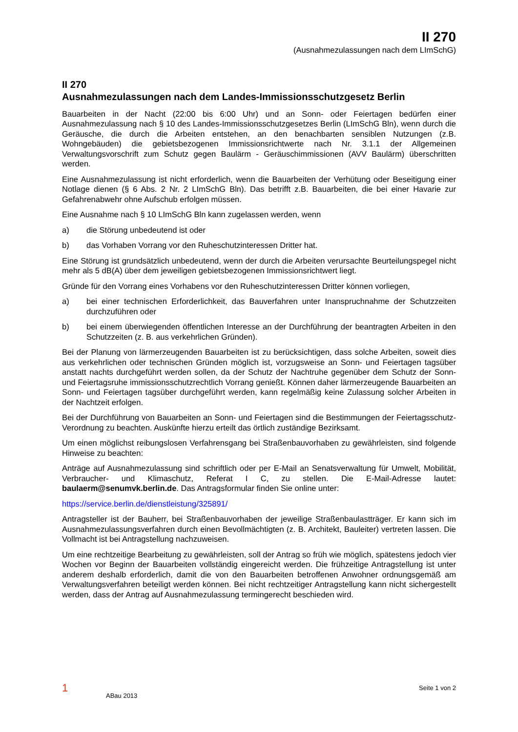II 270
(Ausnahmezulassungen nach dem LImSchG)
II 270
Ausnahmezulassungen nach dem Landes-Immissionsschutzgesetz Berlin
Bauarbeiten in der Nacht (22:00 bis 6:00 Uhr) und an Sonn- oder Feiertagen bedürfen einer Ausnahmezulassung nach § 10 des Landes-Immissionsschutzgesetzes Berlin (LImSchG Bln), wenn durch die Geräusche, die durch die Arbeiten entstehen, an den benachbarten sensiblen Nutzungen (z.B. Wohngebäuden) die gebietsbezogenen Immissionsrichtwerte nach Nr. 3.1.1 der Allgemeinen Verwaltungsvorschrift zum Schutz gegen Baulärm - Geräuschimmissionen (AVV Baulärm) überschritten werden.
Eine Ausnahmezulassung ist nicht erforderlich, wenn die Bauarbeiten der Verhütung oder Beseitigung einer Notlage dienen (§ 6 Abs. 2 Nr. 2 LImSchG Bln). Das betrifft z.B. Bauarbeiten, die bei einer Havarie zur Gefahrenabwehr ohne Aufschub erfolgen müssen.
Eine Ausnahme nach § 10 LImSchG Bln kann zugelassen werden, wenn
a) die Störung unbedeutend ist oder
b) das Vorhaben Vorrang vor den Ruheschutzinteressen Dritter hat.
Eine Störung ist grundsätzlich unbedeutend, wenn der durch die Arbeiten verursachte Beurteilungspegel nicht mehr als 5 dB(A) über dem jeweiligen gebietsbezogenen Immissionsrichtwert liegt.
Gründe für den Vorrang eines Vorhabens vor den Ruheschutzinteressen Dritter können vorliegen,
a) bei einer technischen Erforderlichkeit, das Bauverfahren unter Inanspruchnahme der Schutzzeiten durchzuführen oder
b) bei einem überwiegenden öffentlichen Interesse an der Durchführung der beantragten Arbeiten in den Schutzzeiten (z. B. aus verkehrlichen Gründen).
Bei der Planung von lärmerzeugenden Bauarbeiten ist zu berücksichtigen, dass solche Arbeiten, soweit dies aus verkehrlichen oder technischen Gründen möglich ist, vorzugsweise an Sonn- und Feiertagen tagsüber anstatt nachts durchgeführt werden sollen, da der Schutz der Nachtruhe gegenüber dem Schutz der Sonn- und Feiertagsruhe immissionsschutzrechtlich Vorrang genießt. Können daher lärmerzeugende Bauarbeiten an Sonn- und Feiertagen tagsüber durchgeführt werden, kann regelmäßig keine Zulassung solcher Arbeiten in der Nachtzeit erfolgen.
Bei der Durchführung von Bauarbeiten an Sonn- und Feiertagen sind die Bestimmungen der Feiertagsschutz-Verordnung zu beachten. Auskünfte hierzu erteilt das örtlich zuständige Bezirksamt.
Um einen möglichst reibungslosen Verfahrensgang bei Straßenbauvorhaben zu gewährleisten, sind folgende Hinweise zu beachten:
Anträge auf Ausnahmezulassung sind schriftlich oder per E-Mail an Senatsverwaltung für Umwelt, Mobilität, Verbraucher- und Klimaschutz, Referat I C, zu stellen. Die E-Mail-Adresse lautet: baulaerm@senumvk.berlin.de. Das Antragsformular finden Sie online unter:
https://service.berlin.de/dienstleistung/325891/
Antragsteller ist der Bauherr, bei Straßenbauvorhaben der jeweilige Straßenbaulastträger. Er kann sich im Ausnahmezulassungsverfahren durch einen Bevollmächtigten (z. B. Architekt, Bauleiter) vertreten lassen. Die Vollmacht ist bei Antragstellung nachzuweisen.
Um eine rechtzeitige Bearbeitung zu gewährleisten, soll der Antrag so früh wie möglich, spätestens jedoch vier Wochen vor Beginn der Bauarbeiten vollständig eingereicht werden. Die frühzeitige Antragstellung ist unter anderem deshalb erforderlich, damit die von den Bauarbeiten betroffenen Anwohner ordnungsgemäß am Verwaltungsverfahren beteiligt werden können. Bei nicht rechtzeitiger Antragstellung kann nicht sichergestellt werden, dass der Antrag auf Ausnahmezulassung termingerecht beschieden wird.
1 ABau 2013 Seite 1 von 2